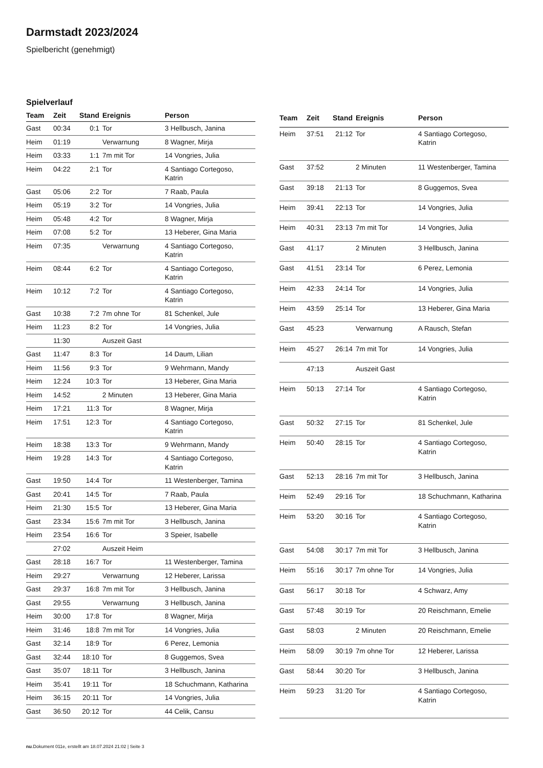Darmstadt 2023/2024
Spielbericht (genehmigt)
Spielverlauf
| Team | Zeit | Stand | Ereignis | Person |
| --- | --- | --- | --- | --- |
| Gast | 00:34 | 0:1 | Tor | 3 Hellbusch, Janina |
| Heim | 01:19 | | Verwarnung | 8 Wagner, Mirja |
| Heim | 03:33 | 1:1 | 7m mit Tor | 14 Vongries, Julia |
| Heim | 04:22 | 2:1 | Tor | 4 Santiago Cortegoso, Katrin |
| Gast | 05:06 | 2:2 | Tor | 7 Raab, Paula |
| Heim | 05:19 | 3:2 | Tor | 14 Vongries, Julia |
| Heim | 05:48 | 4:2 | Tor | 8 Wagner, Mirja |
| Heim | 07:08 | 5:2 | Tor | 13 Heberer, Gina Maria |
| Heim | 07:35 | | Verwarnung | 4 Santiago Cortegoso, Katrin |
| Heim | 08:44 | 6:2 | Tor | 4 Santiago Cortegoso, Katrin |
| Heim | 10:12 | 7:2 | Tor | 4 Santiago Cortegoso, Katrin |
| Gast | 10:38 | 7:2 | 7m ohne Tor | 81 Schenkel, Jule |
| Heim | 11:23 | 8:2 | Tor | 14 Vongries, Julia |
| | 11:30 | | Auszeit Gast | |
| Gast | 11:47 | 8:3 | Tor | 14 Daum, Lilian |
| Heim | 11:56 | 9:3 | Tor | 9 Wehrmann, Mandy |
| Heim | 12:24 | 10:3 | Tor | 13 Heberer, Gina Maria |
| Heim | 14:52 | | 2 Minuten | 13 Heberer, Gina Maria |
| Heim | 17:21 | 11:3 | Tor | 8 Wagner, Mirja |
| Heim | 17:51 | 12:3 | Tor | 4 Santiago Cortegoso, Katrin |
| Heim | 18:38 | 13:3 | Tor | 9 Wehrmann, Mandy |
| Heim | 19:28 | 14:3 | Tor | 4 Santiago Cortegoso, Katrin |
| Gast | 19:50 | 14:4 | Tor | 11 Westenberger, Tamina |
| Gast | 20:41 | 14:5 | Tor | 7 Raab, Paula |
| Heim | 21:30 | 15:5 | Tor | 13 Heberer, Gina Maria |
| Gast | 23:34 | 15:6 | 7m mit Tor | 3 Hellbusch, Janina |
| Heim | 23:54 | 16:6 | Tor | 3 Speier, Isabelle |
| | 27:02 | | Auszeit Heim | |
| Gast | 28:18 | 16:7 | Tor | 11 Westenberger, Tamina |
| Heim | 29:27 | | Verwarnung | 12 Heberer, Larissa |
| Gast | 29:37 | 16:8 | 7m mit Tor | 3 Hellbusch, Janina |
| Gast | 29:55 | | Verwarnung | 3 Hellbusch, Janina |
| Heim | 30:00 | 17:8 | Tor | 8 Wagner, Mirja |
| Heim | 31:46 | 18:8 | 7m mit Tor | 14 Vongries, Julia |
| Gast | 32:14 | 18:9 | Tor | 6 Perez, Lemonia |
| Gast | 32:44 | 18:10 | Tor | 8 Guggemos, Svea |
| Gast | 35:07 | 18:11 | Tor | 3 Hellbusch, Janina |
| Heim | 35:41 | 19:11 | Tor | 18 Schuchmann, Katharina |
| Heim | 36:15 | 20:11 | Tor | 14 Vongries, Julia |
| Gast | 36:50 | 20:12 | Tor | 44 Celik, Cansu |
| Team | Zeit | Stand | Ereignis | Person |
| --- | --- | --- | --- | --- |
| Heim | 37:51 | 21:12 | Tor | 4 Santiago Cortegoso, Katrin |
| Gast | 37:52 | | 2 Minuten | 11 Westenberger, Tamina |
| Gast | 39:18 | 21:13 | Tor | 8 Guggemos, Svea |
| Heim | 39:41 | 22:13 | Tor | 14 Vongries, Julia |
| Heim | 40:31 | 23:13 | 7m mit Tor | 14 Vongries, Julia |
| Gast | 41:17 | | 2 Minuten | 3 Hellbusch, Janina |
| Gast | 41:51 | 23:14 | Tor | 6 Perez, Lemonia |
| Heim | 42:33 | 24:14 | Tor | 14 Vongries, Julia |
| Heim | 43:59 | 25:14 | Tor | 13 Heberer, Gina Maria |
| Gast | 45:23 | | Verwarnung | A Rausch, Stefan |
| Heim | 45:27 | 26:14 | 7m mit Tor | 14 Vongries, Julia |
| | 47:13 | | Auszeit Gast | |
| Heim | 50:13 | 27:14 | Tor | 4 Santiago Cortegoso, Katrin |
| Gast | 50:32 | 27:15 | Tor | 81 Schenkel, Jule |
| Heim | 50:40 | 28:15 | Tor | 4 Santiago Cortegoso, Katrin |
| Gast | 52:13 | 28:16 | 7m mit Tor | 3 Hellbusch, Janina |
| Heim | 52:49 | 29:16 | Tor | 18 Schuchmann, Katharina |
| Heim | 53:20 | 30:16 | Tor | 4 Santiago Cortegoso, Katrin |
| Gast | 54:08 | 30:17 | 7m mit Tor | 3 Hellbusch, Janina |
| Heim | 55:16 | 30:17 | 7m ohne Tor | 14 Vongries, Julia |
| Gast | 56:17 | 30:18 | Tor | 4 Schwarz, Amy |
| Gast | 57:48 | 30:19 | Tor | 20 Reischmann, Emelie |
| Gast | 58:03 | | 2 Minuten | 20 Reischmann, Emelie |
| Heim | 58:09 | 30:19 | 7m ohne Tor | 12 Heberer, Larissa |
| Gast | 58:44 | 30:20 | Tor | 3 Hellbusch, Janina |
| Heim | 59:23 | 31:20 | Tor | 4 Santiago Cortegoso, Katrin |
nu.Dokument 011e, erstellt am 18.07.2024 21:02 | Seite 3